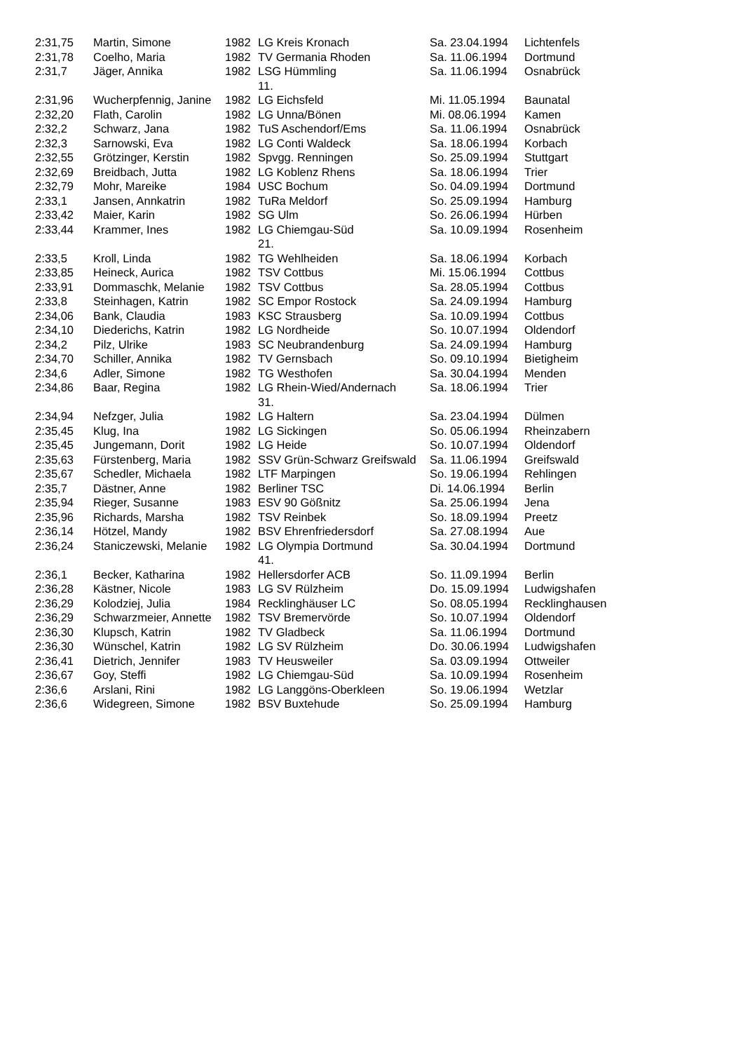| 2:31,75 | Martin, Simone | 1982 | LG Kreis Kronach | Sa. 23.04.1994 | Lichtenfels |
| 2:31,78 | Coelho, Maria | 1982 | TV Germania Rhoden | Sa. 11.06.1994 | Dortmund |
| 2:31,7 | Jäger, Annika | 1982 | LSG Hümmling | Sa. 11.06.1994 | Osnabrück |
| | | | 11. | | |
| 2:31,96 | Wucherpfennig, Janine | 1982 | LG Eichsfeld | Mi. 11.05.1994 | Baunatal |
| 2:32,20 | Flath, Carolin | 1982 | LG Unna/Bönen | Mi. 08.06.1994 | Kamen |
| 2:32,2 | Schwarz, Jana | 1982 | TuS Aschendorf/Ems | Sa. 11.06.1994 | Osnabrück |
| 2:32,3 | Sarnowski, Eva | 1982 | LG Conti Waldeck | Sa. 18.06.1994 | Korbach |
| 2:32,55 | Grötzinger, Kerstin | 1982 | Spvgg. Renningen | So. 25.09.1994 | Stuttgart |
| 2:32,69 | Breidbach, Jutta | 1982 | LG Koblenz Rhens | Sa. 18.06.1994 | Trier |
| 2:32,79 | Mohr, Mareike | 1984 | USC Bochum | So. 04.09.1994 | Dortmund |
| 2:33,1 | Jansen, Annkatrin | 1982 | TuRa Meldorf | So. 25.09.1994 | Hamburg |
| 2:33,42 | Maier, Karin | 1982 | SG Ulm | So. 26.06.1994 | Hürben |
| 2:33,44 | Krammer, Ines | 1982 | LG Chiemgau-Süd | Sa. 10.09.1994 | Rosenheim |
| | | | 21. | | |
| 2:33,5 | Kroll, Linda | 1982 | TG Wehlheiden | Sa. 18.06.1994 | Korbach |
| 2:33,85 | Heineck, Aurica | 1982 | TSV Cottbus | Mi. 15.06.1994 | Cottbus |
| 2:33,91 | Dommaschk, Melanie | 1982 | TSV Cottbus | Sa. 28.05.1994 | Cottbus |
| 2:33,8 | Steinhagen, Katrin | 1982 | SC Empor Rostock | Sa. 24.09.1994 | Hamburg |
| 2:34,06 | Bank, Claudia | 1983 | KSC Strausberg | Sa. 10.09.1994 | Cottbus |
| 2:34,10 | Diederichs, Katrin | 1982 | LG Nordheide | So. 10.07.1994 | Oldendorf |
| 2:34,2 | Pilz, Ulrike | 1983 | SC Neubrandenburg | Sa. 24.09.1994 | Hamburg |
| 2:34,70 | Schiller, Annika | 1982 | TV Gernsbach | So. 09.10.1994 | Bietigheim |
| 2:34,6 | Adler, Simone | 1982 | TG Westhofen | Sa. 30.04.1994 | Menden |
| 2:34,86 | Baar, Regina | 1982 | LG Rhein-Wied/Andernach | Sa. 18.06.1994 | Trier |
| | | | 31. | | |
| 2:34,94 | Nefzger, Julia | 1982 | LG Haltern | Sa. 23.04.1994 | Dülmen |
| 2:35,45 | Klug, Ina | 1982 | LG Sickingen | So. 05.06.1994 | Rheinzabern |
| 2:35,45 | Jungemann, Dorit | 1982 | LG Heide | So. 10.07.1994 | Oldendorf |
| 2:35,63 | Fürstenberg, Maria | 1982 | SSV Grün-Schwarz Greifswald | Sa. 11.06.1994 | Greifswald |
| 2:35,67 | Schedler, Michaela | 1982 | LTF Marpingen | So. 19.06.1994 | Rehlingen |
| 2:35,7 | Dästner, Anne | 1982 | Berliner TSC | Di. 14.06.1994 | Berlin |
| 2:35,94 | Rieger, Susanne | 1983 | ESV 90 Gößnitz | Sa. 25.06.1994 | Jena |
| 2:35,96 | Richards, Marsha | 1982 | TSV Reinbek | So. 18.09.1994 | Preetz |
| 2:36,14 | Hötzel, Mandy | 1982 | BSV Ehrenfriedersdorf | Sa. 27.08.1994 | Aue |
| 2:36,24 | Staniczewski, Melanie | 1982 | LG Olympia Dortmund | Sa. 30.04.1994 | Dortmund |
| | | | 41. | | |
| 2:36,1 | Becker, Katharina | 1982 | Hellersdorfer ACB | So. 11.09.1994 | Berlin |
| 2:36,28 | Kästner, Nicole | 1983 | LG SV Rülzheim | Do. 15.09.1994 | Ludwigshafen |
| 2:36,29 | Kolodziej, Julia | 1984 | Recklinghäuser LC | So. 08.05.1994 | Recklinghausen |
| 2:36,29 | Schwarzmeier, Annette | 1982 | TSV Bremervörde | So. 10.07.1994 | Oldendorf |
| 2:36,30 | Klupsch, Katrin | 1982 | TV Gladbeck | Sa. 11.06.1994 | Dortmund |
| 2:36,30 | Wünschel, Katrin | 1982 | LG SV Rülzheim | Do. 30.06.1994 | Ludwigshafen |
| 2:36,41 | Dietrich, Jennifer | 1983 | TV Heusweiler | Sa. 03.09.1994 | Ottweiler |
| 2:36,67 | Goy, Steffi | 1982 | LG Chiemgau-Süd | Sa. 10.09.1994 | Rosenheim |
| 2:36,6 | Arslani, Rini | 1982 | LG Langgöns-Oberkleen | So. 19.06.1994 | Wetzlar |
| 2:36,6 | Widegreen, Simone | 1982 | BSV Buxtehude | So. 25.09.1994 | Hamburg |